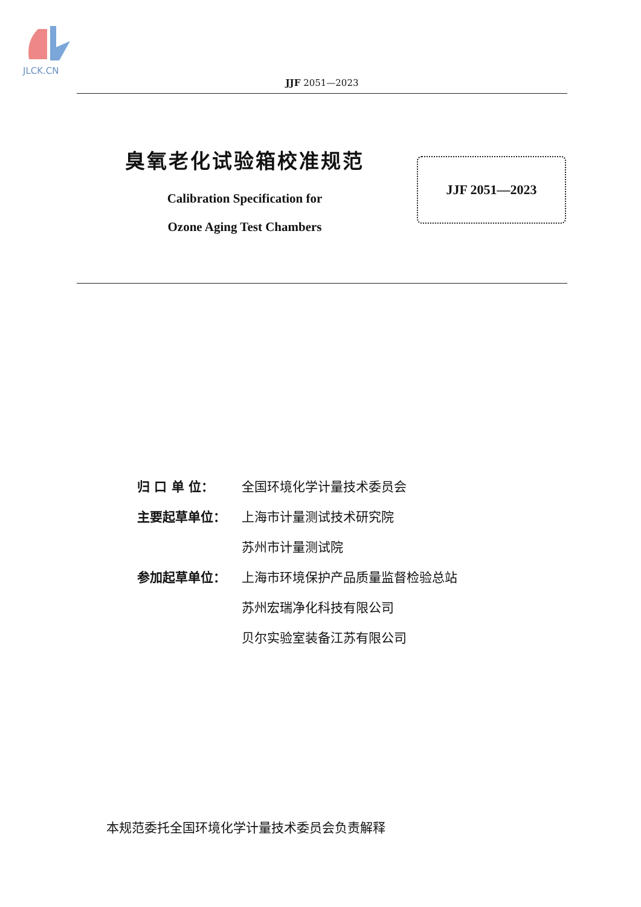JLCK.CN
JJF 2051—2023
臭氧老化试验箱校准规范
Calibration Specification for
Ozone Aging Test Chambers
JJF 2051—2023
归 口 单 位： 全国环境化学计量技术委员会
主要起草单位： 上海市计量测试技术研究院
苏州市计量测试院
参加起草单位： 上海市环境保护产品质量监督检验总站
苏州宏瑞净化科技有限公司
贝尔实验室装备江苏有限公司
本规范委托全国环境化学计量技术委员会负责解释